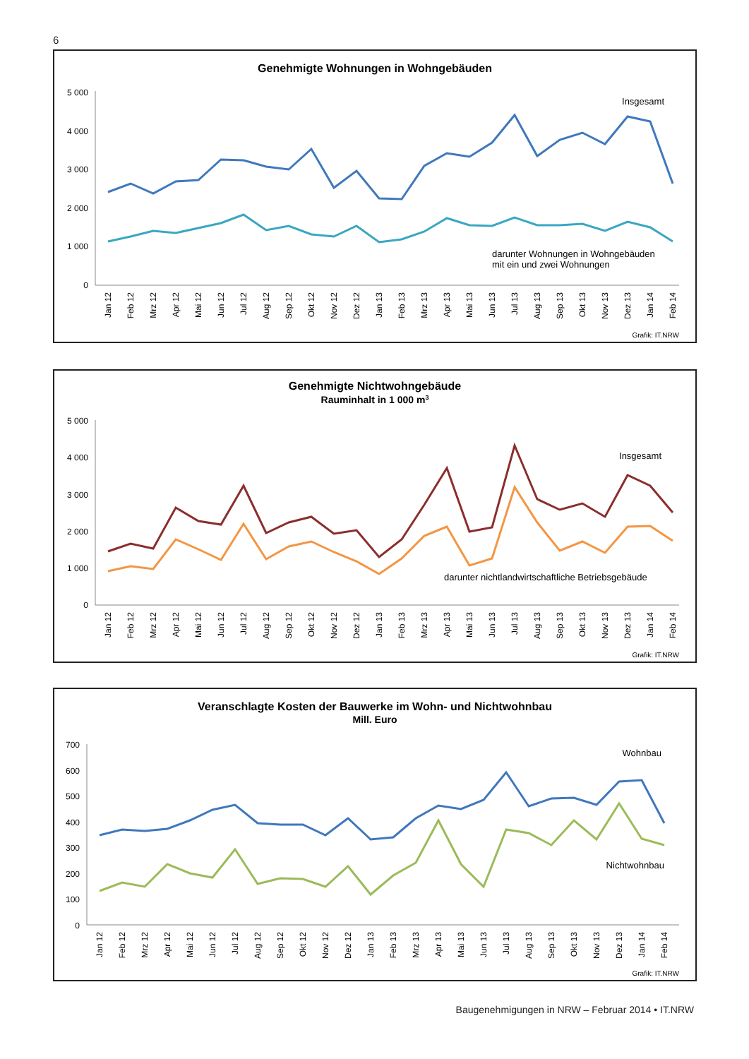6
Genehmigte Wohnungen in Wohngebäuden
5 000
4 000
3 000
2 000
1 000
0
Insgesamt
darunter Wohnungen in Wohngebäuden
mit ein und zwei Wohnungen
Jan 12
Feb 12
Mrz 12
Apr 12
Mai 12
Jun 12
Jul 12
Aug 12
Sep 12
Okt 12
Nov 12
Dez 12
Jan 13
Feb 13
Mrz 13
Apr 13
Mai 13
Jun 13
Jul 13
Aug 13
Sep 13
Okt 13
Nov 13
Dez 13
Jan 14
Feb 14
Grafik: IT.NRW
Genehmigte Nichtwohngebäude
Rauminhalt in 1 000 m3
5 000
4 000
3 000
2 000
1 000
0
Insgesamt
darunter nichtlandwirtschaftliche Betriebsgebäude
Jan 12
Feb 12
Mrz 12
Apr 12
Mai 12
Jun 12
Jul 12
Aug 12
Sep 12
Okt 12
Nov 12
Dez 12
Jan 13
Feb 13
Mrz 13
Apr 13
Mai 13
Jun 13
Jul 13
Aug 13
Sep 13
Okt 13
Nov 13
Dez 13
Jan 14
Feb 14
Grafik: IT.NRW
Veranschlagte Kosten der Bauwerke im Wohn- und Nichtwohnbau
Mill. Euro
700
600
500
400
300
200
100
0
Wohnbau
Nichtwohnbau
Jan 12
Feb 12
Mrz 12
Apr 12
Mai 12
Jun 12
Jul 12
Aug 12
Sep 12
Okt 12
Nov 12
Dez 12
Jan 13
Feb 13
Mrz 13
Apr 13
Mai 13
Jun 13
Jul 13
Aug 13
Sep 13
Okt 13
Nov 13
Dez 13
Jan 14
Feb 14
Grafik: IT.NRW
Baugenehmigungen in NRW – Februar 2014 • IT.NRW